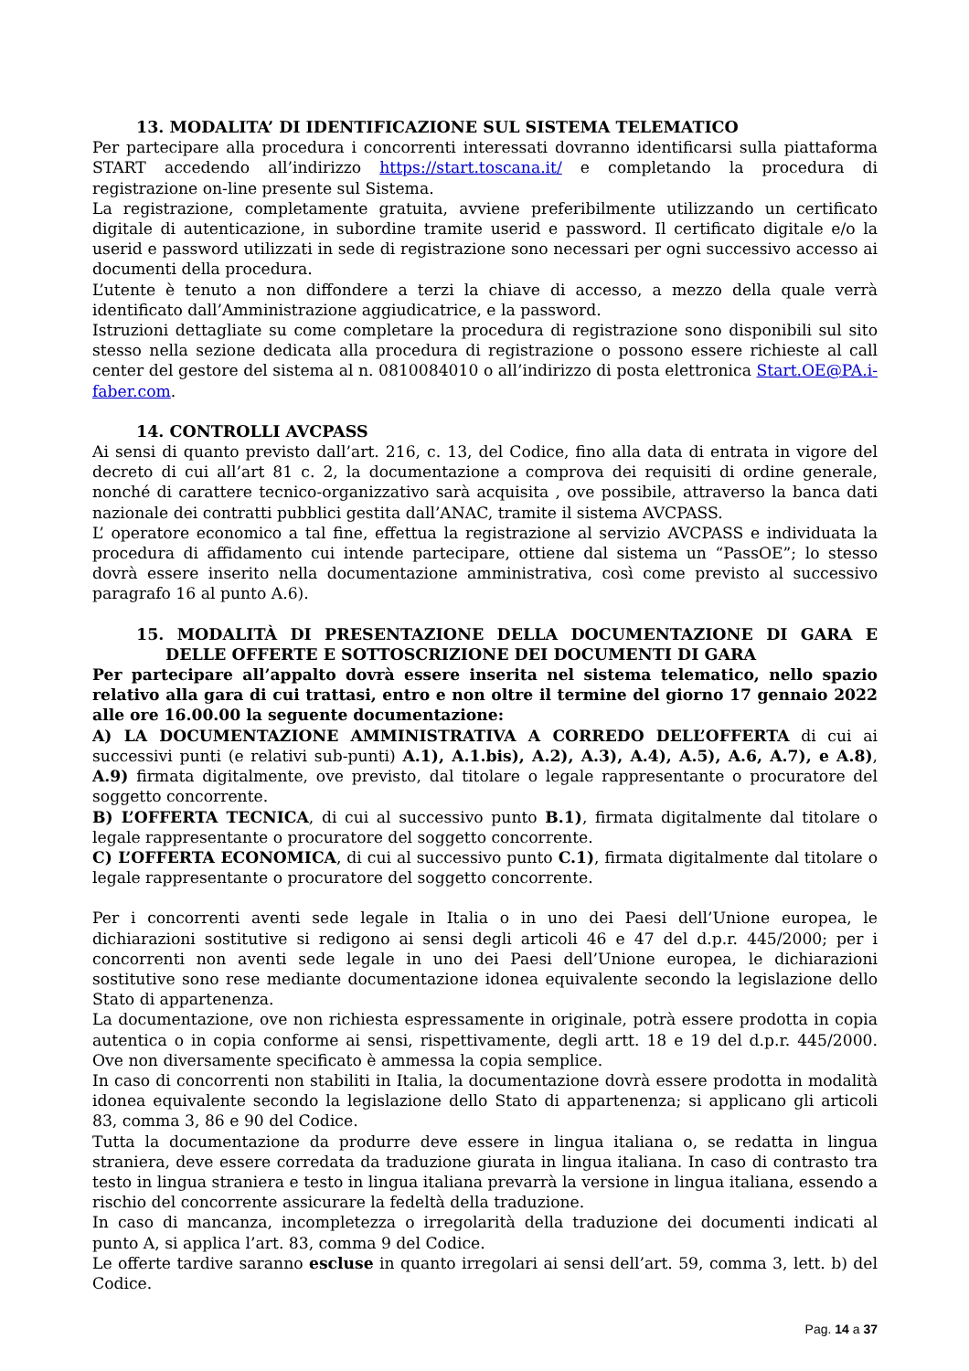13. MODALITA’ DI IDENTIFICAZIONE SUL SISTEMA TELEMATICO
Per partecipare alla procedura i concorrenti interessati dovranno identificarsi sulla piattaforma START accedendo all’indirizzo https://start.toscana.it/ e completando la procedura di registrazione on-line presente sul Sistema.
La registrazione, completamente gratuita, avviene preferibilmente utilizzando un certificato digitale di autenticazione, in subordine tramite userid e password. Il certificato digitale e/o la userid e password utilizzati in sede di registrazione sono necessari per ogni successivo accesso ai documenti della procedura.
L’utente è tenuto a non diffondere a terzi la chiave di accesso, a mezzo della quale verrà identificato dall’Amministrazione aggiudicatrice, e la password.
Istruzioni dettagliate su come completare la procedura di registrazione sono disponibili sul sito stesso nella sezione dedicata alla procedura di registrazione o possono essere richieste al call center del gestore del sistema al n. 0810084010 o all’indirizzo di posta elettronica Start.OE@PA.i-faber.com.
14. CONTROLLI AVCPASS
Ai sensi di quanto previsto dall’art. 216, c. 13, del Codice, fino alla data di entrata in vigore del decreto di cui all’art 81 c. 2, la documentazione a comprova dei requisiti di ordine generale, nonché di carattere tecnico-organizzativo sarà acquisita , ove possibile, attraverso la banca dati nazionale dei contratti pubblici gestita dall’ANAC, tramite il sistema AVCPASS.
L’ operatore economico a tal fine, effettua la registrazione al servizio AVCPASS e individuata la procedura di affidamento cui intende partecipare, ottiene dal sistema un “PassOE”; lo stesso dovrà essere inserito nella documentazione amministrativa, così come previsto al successivo paragrafo 16 al punto A.6).
15. MODALITÀ DI PRESENTAZIONE DELLA DOCUMENTAZIONE DI GARA E DELLE OFFERTE E SOTTOSCRIZIONE DEI DOCUMENTI DI GARA
Per partecipare all’appalto dovrà essere inserita nel sistema telematico, nello spazio relativo alla gara di cui trattasi, entro e non oltre il termine del giorno 17 gennaio 2022 alle ore 16.00.00 la seguente documentazione:
A) LA DOCUMENTAZIONE AMMINISTRATIVA A CORREDO DELL’OFFERTA di cui ai successivi punti (e relativi sub-punti) A.1), A.1.bis), A.2), A.3), A.4), A.5), A.6, A.7), e A.8), A.9) firmata digitalmente, ove previsto, dal titolare o legale rappresentante o procuratore del soggetto concorrente.
B) L’OFFERTA TECNICA, di cui al successivo punto B.1), firmata digitalmente dal titolare o legale rappresentante o procuratore del soggetto concorrente.
C) L’OFFERTA ECONOMICA, di cui al successivo punto C.1), firmata digitalmente dal titolare o legale rappresentante o procuratore del soggetto concorrente.
Per i concorrenti aventi sede legale in Italia o in uno dei Paesi dell’Unione europea, le dichiarazioni sostitutive si redigono ai sensi degli articoli 46 e 47 del d.p.r. 445/2000; per i concorrenti non aventi sede legale in uno dei Paesi dell’Unione europea, le dichiarazioni sostitutive sono rese mediante documentazione idonea equivalente secondo la legislazione dello Stato di appartenenza.
La documentazione, ove non richiesta espressamente in originale, potrà essere prodotta in copia autentica o in copia conforme ai sensi, rispettivamente, degli artt. 18 e 19 del d.p.r. 445/2000. Ove non diversamente specificato è ammessa la copia semplice.
In caso di concorrenti non stabiliti in Italia, la documentazione dovrà essere prodotta in modalità idonea equivalente secondo la legislazione dello Stato di appartenenza; si applicano gli articoli 83, comma 3, 86 e 90 del Codice.
Tutta la documentazione da produrre deve essere in lingua italiana o, se redatta in lingua straniera, deve essere corredata da traduzione giurata in lingua italiana. In caso di contrasto tra testo in lingua straniera e testo in lingua italiana prevarrà la versione in lingua italiana, essendo a rischio del concorrente assicurare la fedeltà della traduzione.
In caso di mancanza, incompletezza o irregolarità della traduzione dei documenti indicati al punto A, si applica l’art. 83, comma 9 del Codice.
Le offerte tardive saranno escluse in quanto irregolari ai sensi dell’art. 59, comma 3, lett. b) del Codice.
Pag. 14 a 37